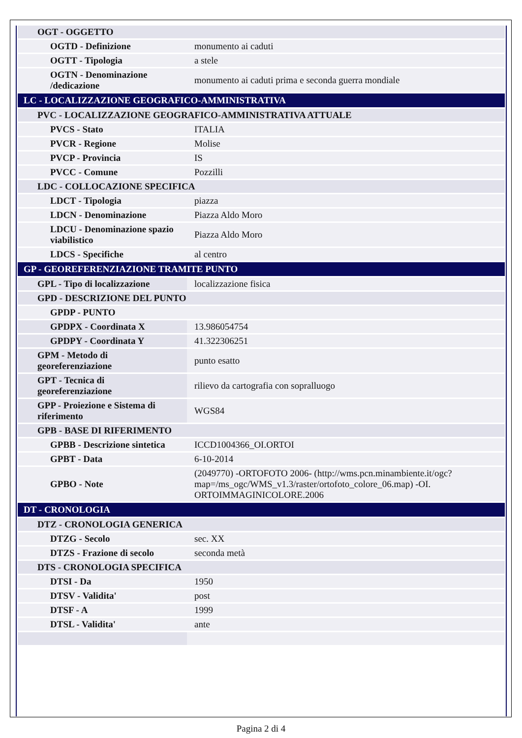| OGT - OGGETTO | |
| OGTD - Definizione | monumento ai caduti |
| OGTT - Tipologia | a stele |
| OGTN - Denominazione /dedicazione | monumento ai caduti prima e seconda guerra mondiale |
| LC - LOCALIZZAZIONE GEOGRAFICO-AMMINISTRATIVA | |
| PVC - LOCALIZZAZIONE GEOGRAFICO-AMMINISTRATIVA ATTUALE | |
| PVCS - Stato | ITALIA |
| PVCR - Regione | Molise |
| PVCP - Provincia | IS |
| PVCC - Comune | Pozzilli |
| LDC - COLLOCAZIONE SPECIFICA | |
| LDCT - Tipologia | piazza |
| LDCN - Denominazione | Piazza Aldo Moro |
| LDCU - Denominazione spazio viabilistico | Piazza Aldo Moro |
| LDCS - Specifiche | al centro |
| GP - GEOREFERENZIAZIONE TRAMITE PUNTO | |
| GPL - Tipo di localizzazione | localizzazione fisica |
| GPD - DESCRIZIONE DEL PUNTO | |
| GPDP - PUNTO | |
| GPDPX - Coordinata X | 13.986054754 |
| GPDPY - Coordinata Y | 41.322306251 |
| GPM - Metodo di georeferenziazione | punto esatto |
| GPT - Tecnica di georeferenziazione | rilievo da cartografia con sopralluogo |
| GPP - Proiezione e Sistema di riferimento | WGS84 |
| GPB - BASE DI RIFERIMENTO | |
| GPBB - Descrizione sintetica | ICCD1004366_OI.ORTOI |
| GPBT - Data | 6-10-2014 |
| GPBO - Note | (2049770) -ORTOFOTO 2006- (http://wms.pcn.minambiente.it/ogc?map=/ms_ogc/WMS_v1.3/raster/ortofoto_colore_06.map) -OI. ORTOIMMAGINICOLORE.2006 |
| DT - CRONOLOGIA | |
| DTZ - CRONOLOGIA GENERICA | |
| DTZG - Secolo | sec. XX |
| DTZS - Frazione di secolo | seconda metà |
| DTS - CRONOLOGIA SPECIFICA | |
| DTSI - Da | 1950 |
| DTSV - Validita' | post |
| DTSF - A | 1999 |
| DTSL - Validita' | ante |
Pagina 2 di 4